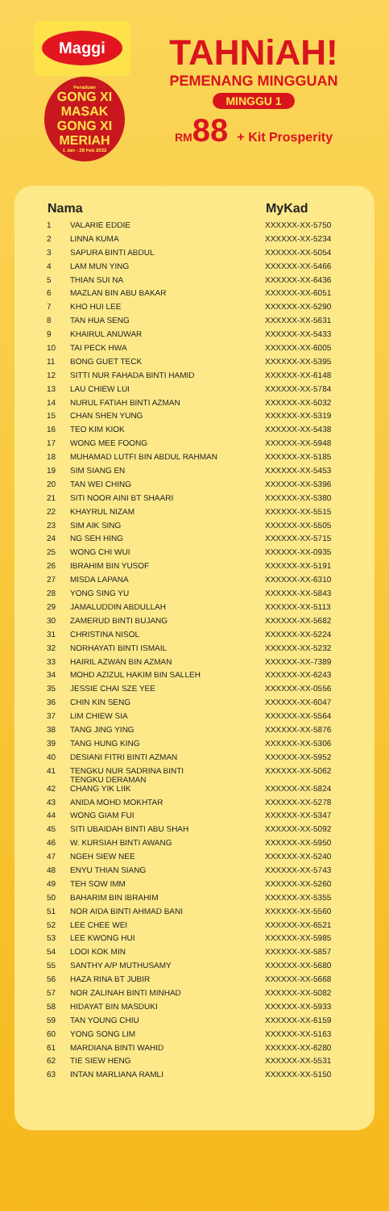Maggi
Peraduan
GONG XI
MASAK
GONG XI
MERIAH
1 Jan - 28 Feb 2022
TAHNiAH!
PEMENANG MINGGUAN
MINGGU 1
RM88 + Kit Prosperity
| Nama | | MyKad |
| --- | --- | --- |
| 1 | VALARIE EDDIE | XXXXXX-XX-5750 |
| 2 | LINNA KUMA | XXXXXX-XX-5234 |
| 3 | SAPURA BINTI ABDUL | XXXXXX-XX-5054 |
| 4 | LAM MUN YING | XXXXXX-XX-5466 |
| 5 | THIAN SUI NA | XXXXXX-XX-6436 |
| 6 | MAZLAN BIN ABU BAKAR | XXXXXX-XX-6051 |
| 7 | KHO HUI LEE | XXXXXX-XX-5290 |
| 8 | TAN HUA SENG | XXXXXX-XX-5631 |
| 9 | KHAIRUL ANUWAR | XXXXXX-XX-5433 |
| 10 | TAI PECK HWA | XXXXXX-XX-6005 |
| 11 | BONG GUET TECK | XXXXXX-XX-5395 |
| 12 | SITTI NUR FAHADA BINTI HAMID | XXXXXX-XX-6148 |
| 13 | LAU CHIEW LUI | XXXXXX-XX-5784 |
| 14 | NURUL FATIAH BINTI AZMAN | XXXXXX-XX-5032 |
| 15 | CHAN SHEN YUNG | XXXXXX-XX-5319 |
| 16 | TEO KIM KIOK | XXXXXX-XX-5438 |
| 17 | WONG MEE FOONG | XXXXXX-XX-5948 |
| 18 | MUHAMAD LUTFI BIN ABDUL RAHMAN | XXXXXX-XX-5185 |
| 19 | SIM SIANG EN | XXXXXX-XX-5453 |
| 20 | TAN WEI CHING | XXXXXX-XX-5396 |
| 21 | SITI NOOR AINI BT SHAARI | XXXXXX-XX-5380 |
| 22 | KHAYRUL NIZAM | XXXXXX-XX-5515 |
| 23 | SIM AIK SING | XXXXXX-XX-5505 |
| 24 | NG SEH HING | XXXXXX-XX-5715 |
| 25 | WONG CHI WUI | XXXXXX-XX-0935 |
| 26 | IBRAHIM BIN YUSOF | XXXXXX-XX-5191 |
| 27 | MISDA LAPANA | XXXXXX-XX-6310 |
| 28 | YONG SING YU | XXXXXX-XX-5843 |
| 29 | JAMALUDDIN ABDULLAH | XXXXXX-XX-5113 |
| 30 | ZAMERUD BINTI BUJANG | XXXXXX-XX-5682 |
| 31 | CHRISTINA NISOL | XXXXXX-XX-5224 |
| 32 | NORHAYATI BINTI ISMAIL | XXXXXX-XX-5232 |
| 33 | HAIRIL AZWAN BIN AZMAN | XXXXXX-XX-7389 |
| 34 | MOHD AZIZUL HAKIM BIN SALLEH | XXXXXX-XX-6243 |
| 35 | JESSIE CHAI SZE YEE | XXXXXX-XX-0556 |
| 36 | CHIN KIN SENG | XXXXXX-XX-6047 |
| 37 | LIM CHIEW SIA | XXXXXX-XX-5564 |
| 38 | TANG JING YING | XXXXXX-XX-5876 |
| 39 | TANG HUNG KING | XXXXXX-XX-5306 |
| 40 | DESIANI FITRI BINTI AZMAN | XXXXXX-XX-5952 |
| 41 | TENGKU NUR SADRINA BINTI TENGKU DERAMAN | XXXXXX-XX-5062 |
| 42 | CHANG YIK LIIK | XXXXXX-XX-5824 |
| 43 | ANIDA MOHD MOKHTAR | XXXXXX-XX-5278 |
| 44 | WONG GIAM FUI | XXXXXX-XX-5347 |
| 45 | SITI UBAIDAH BINTI ABU SHAH | XXXXXX-XX-5092 |
| 46 | W. KURSIAH BINTI AWANG | XXXXXX-XX-5950 |
| 47 | NGEH SIEW NEE | XXXXXX-XX-5240 |
| 48 | ENYU THIAN SIANG | XXXXXX-XX-5743 |
| 49 | TEH SOW IMM | XXXXXX-XX-5260 |
| 50 | BAHARIM BIN IBRAHIM | XXXXXX-XX-5355 |
| 51 | NOR AIDA BINTI AHMAD BANI | XXXXXX-XX-5560 |
| 52 | LEE CHEE WEI | XXXXXX-XX-6521 |
| 53 | LEE KWONG HUI | XXXXXX-XX-5985 |
| 54 | LOOI KOK MIN | XXXXXX-XX-5857 |
| 55 | SANTHY A/P MUTHUSAMY | XXXXXX-XX-5680 |
| 56 | HAZA RINA BT JUBIR | XXXXXX-XX-5668 |
| 57 | NOR ZALINAH BINTI MINHAD | XXXXXX-XX-5082 |
| 58 | HIDAYAT BIN MASDUKI | XXXXXX-XX-5933 |
| 59 | TAN YOUNG CHIU | XXXXXX-XX-6159 |
| 60 | YONG SONG LIM | XXXXXX-XX-5163 |
| 61 | MARDIANA BINTI WAHID | XXXXXX-XX-6280 |
| 62 | TIE SIEW HENG | XXXXXX-XX-5531 |
| 63 | INTAN MARLIANA RAMLI | XXXXXX-XX-5150 |